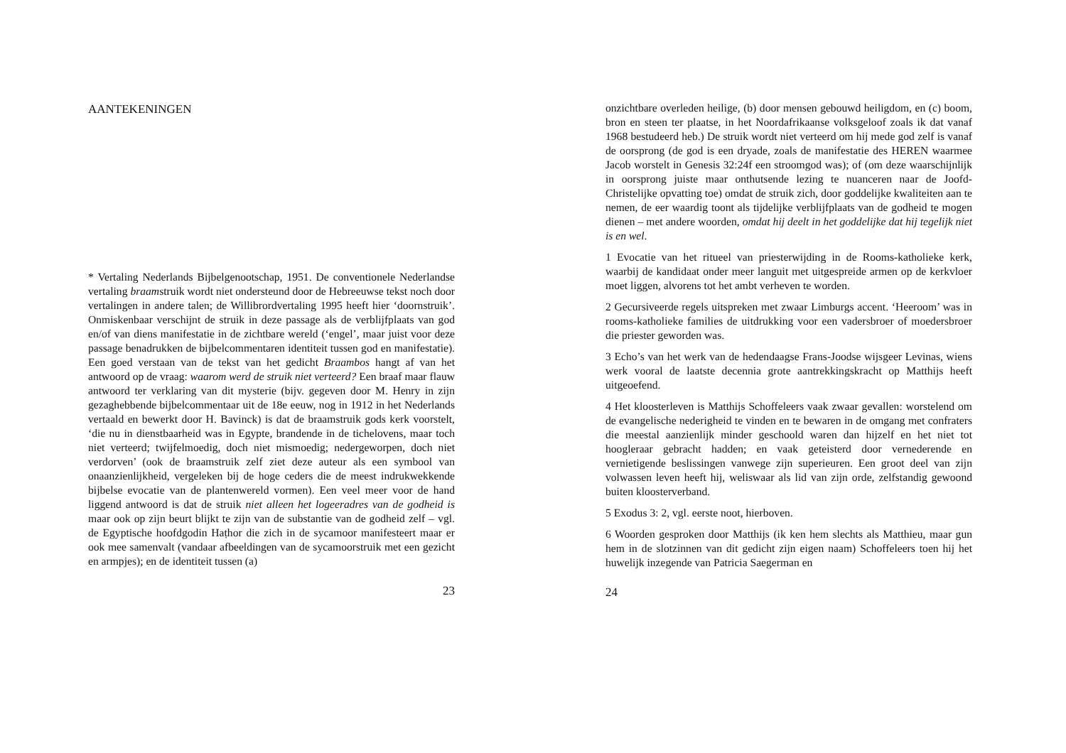AANTEKENINGEN
* Vertaling Nederlands Bijbelgenootschap, 1951. De conventionele Nederlandse vertaling braamstruik wordt niet ondersteund door de Hebreeuwse tekst noch door vertalingen in andere talen; de Willibrordvertaling 1995 heeft hier ‘doornstruik’. Onmiskenbaar verschijnt de struik in deze passage als de verblijfplaats van god en/of van diens manifestatie in de zichtbare wereld (‘engel’, maar juist voor deze passage benadrukken de bijbelcommentaren identiteit tussen god en manifestatie). Een goed verstaan van de tekst van het gedicht Braambos hangt af van het antwoord op de vraag: waarom werd de struik niet verteerd? Een braaf maar flauw antwoord ter verklaring van dit mysterie (bijv. gegeven door M. Henry in zijn gezaghebbende bijbelcommentaar uit de 18e eeuw, nog in 1912 in het Nederlands vertaald en bewerkt door H. Bavinck) is dat de braamstruik gods kerk voorstelt, ‘die nu in dienstbaarheid was in Egypte, brandende in de tichelovens, maar toch niet verteerd; twijfelmoedig, doch niet mismoedig; nedergeworpen, doch niet verdorven’ (ook de braamstruik zelf ziet deze auteur als een symbool van onaanzienlijkheid, vergeleken bij de hoge ceders die de meest indrukwekkende bijbelse evocatie van de plantenwereld vormen). Een veel meer voor de hand liggend antwoord is dat de struik niet alleen het logeeradres van de godheid is maar ook op zijn beurt blijkt te zijn van de substantie van de godheid zelf – vgl. de Egyptische hoofdgodin Haṭhor die zich in de sycamoor manifesteert maar er ook mee samenvalt (vandaar afbeeldingen van de sycamoorstruik met een gezicht en armpjes); en de identiteit tussen (a)
23
onzichtbare overleden heilige, (b) door mensen gebouwd heiligdom, en (c) boom, bron en steen ter plaatse, in het Noordafrikaanse volksgeloof zoals ik dat vanaf 1968 bestudeerd heb.) De struik wordt niet verteerd om hij mede god zelf is vanaf de oorsprong (de god is een dryade, zoals de manifestatie des HEREN waarmee Jacob worstelt in Genesis 32:24f een stroomgod was); of (om deze waarschijnlijk in oorsprong juiste maar onthutsende lezing te nuanceren naar de Joofd-Christelijke opvatting toe) omdat de struik zich, door goddelijke kwaliteiten aan te nemen, de eer waardig toont als tijdelijke verblijfplaats van de godheid te mogen dienen – met andere woorden, omdat hij deelt in het goddelijke dat hij tegelijk niet is en wel.
1 Evocatie van het ritueel van priesterwijding in de Rooms-katholieke kerk, waarbij de kandidaat onder meer languit met uitgespreide armen op de kerkvloer moet liggen, alvorens tot het ambt verheven te worden.
2 Gecursiveerde regels uitspreken met zwaar Limburgs accent. ‘Heeroom’ was in rooms-katholieke families de uitdrukking voor een vadersbroer of moedersbroer die priester geworden was.
3 Echo’s van het werk van de hedendaagse Frans-Joodse wijsgeer Levinas, wiens werk vooral de laatste decennia grote aantrekkingskracht op Matthijs heeft uitgeoefend.
4 Het kloosterleven is Matthijs Schoffeleers vaak zwaar gevallen: worstelend om de evangelische nederigheid te vinden en te bewaren in de omgang met confraters die meestal aanzienlijk minder geschoold waren dan hijzelf en het niet tot hoogleraar gebracht hadden; en vaak geteisterd door vernederende en vernietigende beslissingen vanwege zijn superieuren. Een groot deel van zijn volwassen leven heeft hij, weliswaar als lid van zijn orde, zelfstandig gewoond buiten kloosterverband.
5 Exodus 3: 2, vgl. eerste noot, hierboven.
6 Woorden gesproken door Matthijs (ik ken hem slechts als Matthieu, maar gun hem in de slotzinnen van dit gedicht zijn eigen naam) Schoffeleers toen hij het huwelijk inzegende van Patricia Saegerman en
24